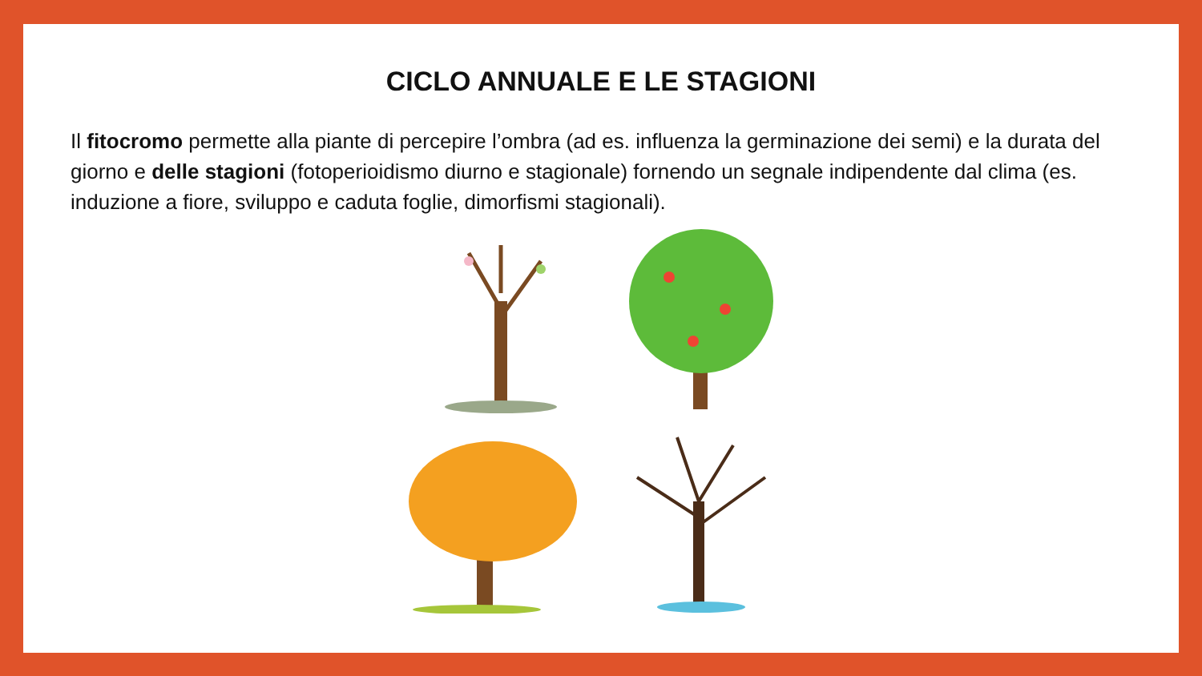CICLO ANNUALE E LE STAGIONI
Il fitocromo permette alla piante di percepire l’ombra (ad es. influenza la germinazione dei semi) e la durata del giorno e delle stagioni (fotoperioidismo diurno e stagionale) fornendo un segnale indipendente dal clima (es. induzione a fiore, sviluppo e caduta foglie, dimorfismi stagionali).